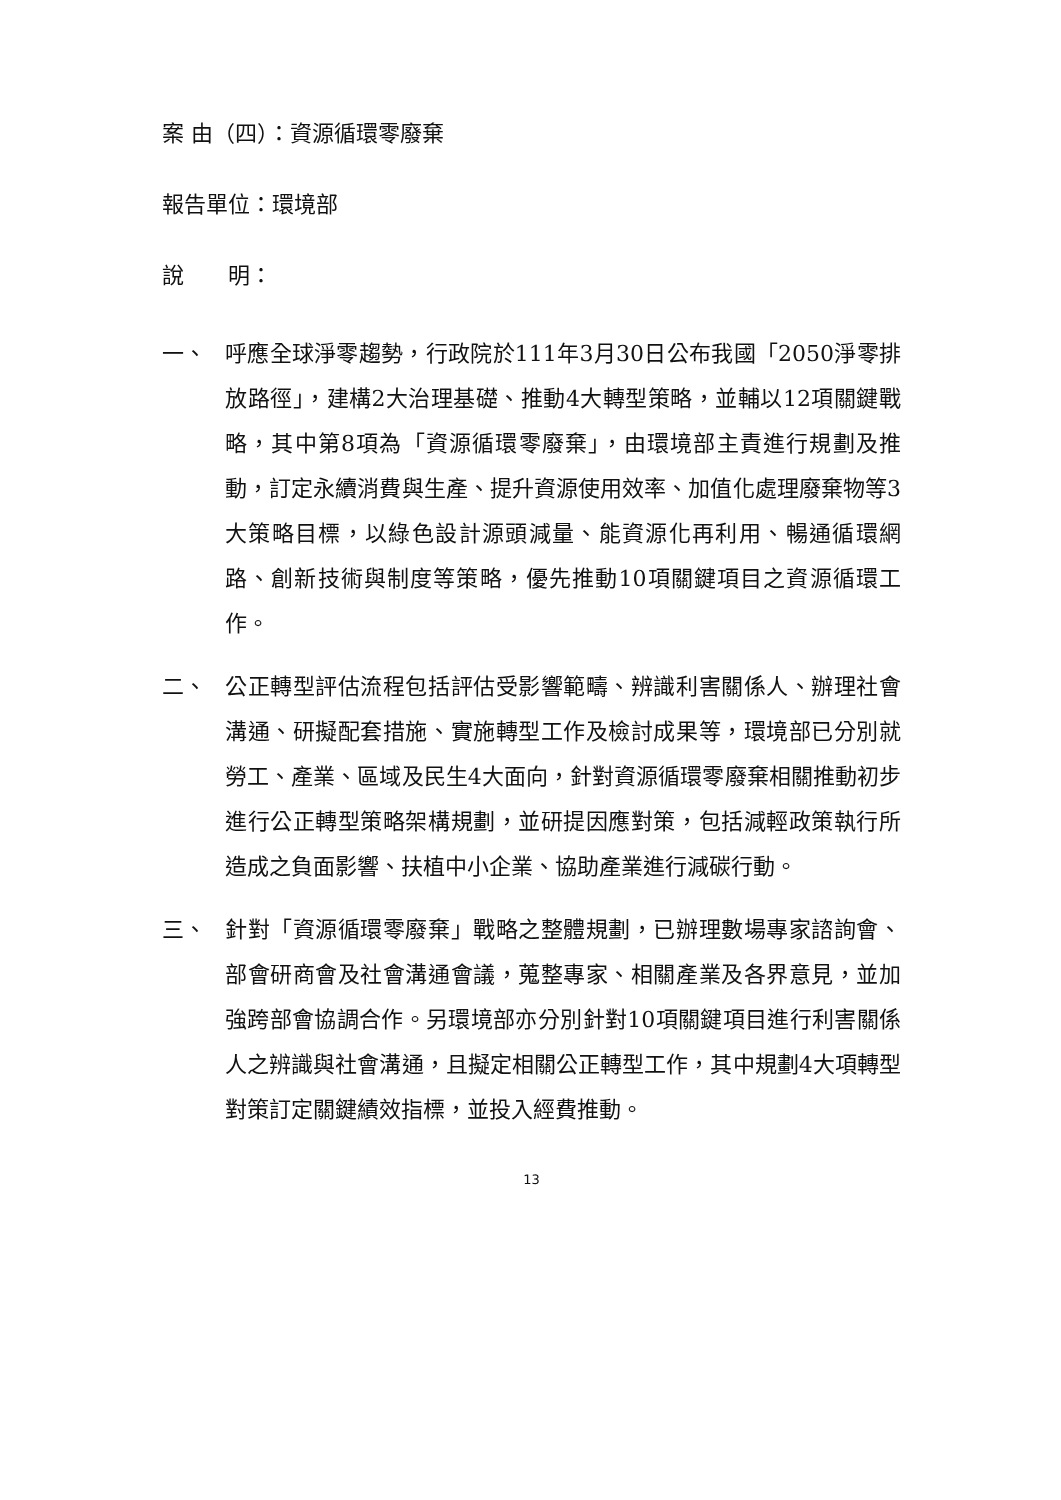案 由（四）：資源循環零廢棄
報告單位：環境部
說　　明：
一、 呼應全球淨零趨勢，行政院於111年3月30日公布我國「2050淨零排放路徑」，建構2大治理基礎、推動4大轉型策略，並輔以12項關鍵戰略，其中第8項為「資源循環零廢棄」，由環境部主責進行規劃及推動，訂定永續消費與生產、提升資源使用效率、加值化處理廢棄物等3大策略目標，以綠色設計源頭減量、能資源化再利用、暢通循環網路、創新技術與制度等策略，優先推動10項關鍵項目之資源循環工作。
二、 公正轉型評估流程包括評估受影響範疇、辨識利害關係人、辦理社會溝通、研擬配套措施、實施轉型工作及檢討成果等，環境部已分別就勞工、產業、區域及民生4大面向，針對資源循環零廢棄相關推動初步進行公正轉型策略架構規劃，並研提因應對策，包括減輕政策執行所造成之負面影響、扶植中小企業、協助產業進行減碳行動。
三、 針對「資源循環零廢棄」戰略之整體規劃，已辦理數場專家諮詢會、部會研商會及社會溝通會議，蒐整專家、相關產業及各界意見，並加強跨部會協調合作。另環境部亦分別針對10項關鍵項目進行利害關係人之辨識與社會溝通，且擬定相關公正轉型工作，其中規劃4大項轉型對策訂定關鍵績效指標，並投入經費推動。
13